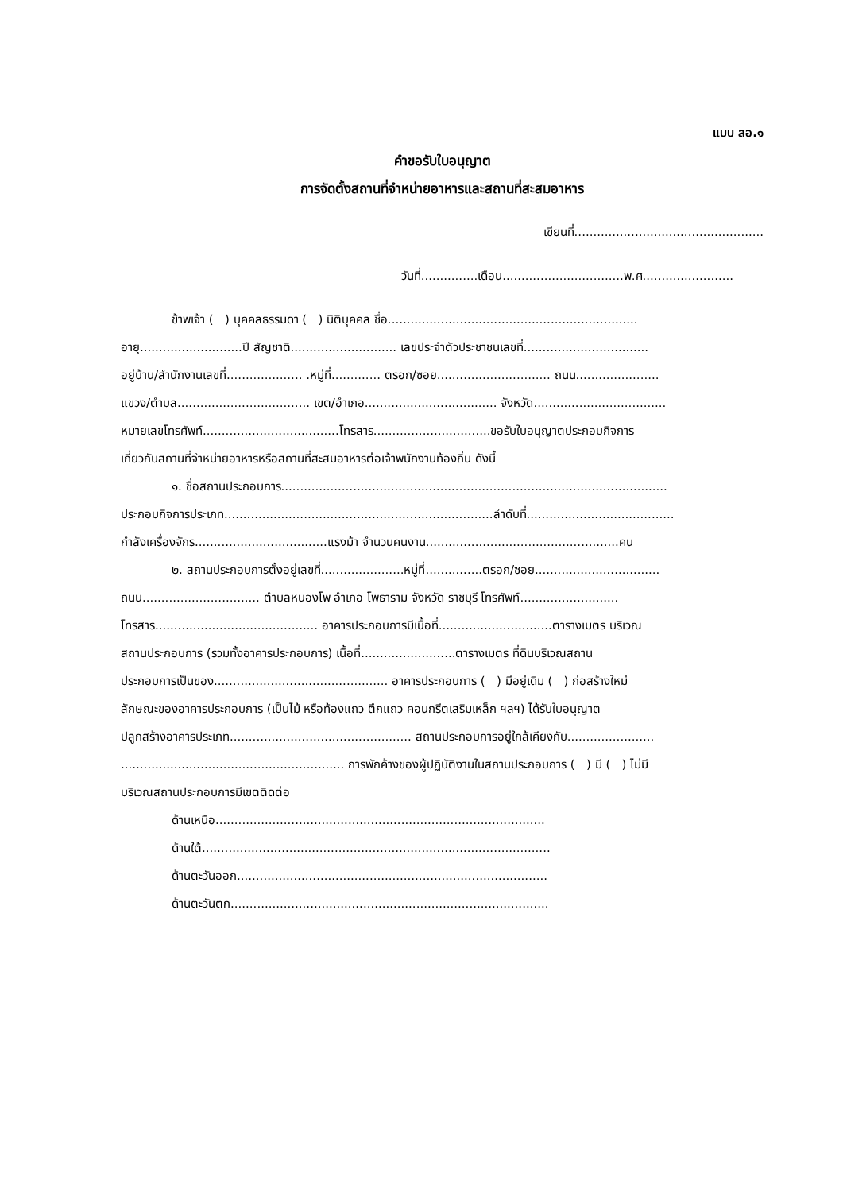แบบ สอ.๑
คำขอรับใบอนุญาต
การจัดตั้งสถานที่จำหน่ายอาหารและสถานที่สะสมอาหาร
เขียนที่..................................................
วันที่...............เดือน................................พ.ศ........................
ข้าพเจ้า ( ) บุคคลธรรมดา ( ) นิติบุคคล ชื่อ..................................................................
อายุ...........................ปี สัญชาติ............................ เลขประจำตัวประชาชนเลขที่.................................
อยู่บ้าน/สำนักงานเลขที่.................... .หมู่ที่............. ตรอก/ซอย.............................. ถนน......................
แขวง/ตำบล................................... เขต/อำเภอ................................... จังหวัด...................................
หมายเลขโทรศัพท์....................................โทรสาร...............................ขอรับใบอนุญาตประกอบกิจการ
เกี่ยวกับสถานที่จำหน่ายอาหารหรือสถานที่สะสมอาหารต่อเจ้าพนักงานท้องถิ่น ดังนี้
๑. ชื่อสถานประกอบการ......................................................................................................
ประกอบกิจการประเภท.......................................................................ลำดับที่.......................................
กำลังเครื่องจักร...................................แรงม้า จำนวนคนงาน...................................................คน
๒. สถานประกอบการตั้งอยู่เลขที่......................หมู่ที่...............ตรอก/ซอย.................................
ถนน............................... ตำบลหนองโพ อำเภอ โพธาราม จังหวัด ราชบุรี โทรศัพท์..........................
โทรสาร........................................... อาคารประกอบการมีเนื้อที่..............................ตารางเมตร บริเวณ
สถานประกอบการ (รวมทั้งอาคารประกอบการ) เนื้อที่.........................ตารางเมตร ที่ดินบริเวณสถาน
ประกอบการเป็นของ.............................................. อาคารประกอบการ ( ) มีอยู่เดิม ( ) ก่อสร้างใหม่
ลักษณะของอาคารประกอบการ (เป็นไม้ หรือท้องแถว ตึกแถว คอนกรีตเสริมเหล็ก ฯลฯ) ได้รับใบอนุญาต
ปลูกสร้างอาคารประเภท................................................ สถานประกอบการอยู่ใกล้เคียงกับ.......................
........................................................... การพักค้างของผู้ปฏิบัติงานในสถานประกอบการ ( ) มี ( ) ไม่มี
บริเวณสถานประกอบการมีเขตติดต่อ
ด้านเหนือ.......................................................................................
ด้านใต้............................................................................................
ด้านตะวันออก..................................................................................
ด้านตะวันตก....................................................................................